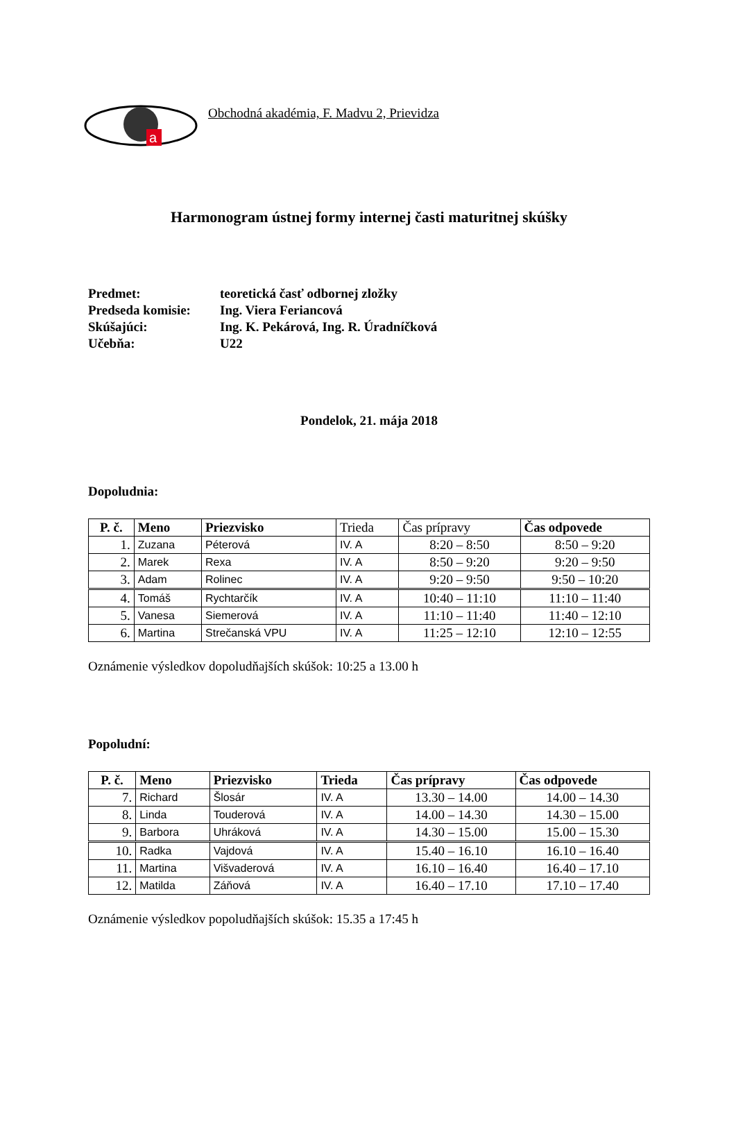a
Obchodná akadémia, F. Madvu 2, Prievidza
Harmonogram ústnej formy internej časti maturitnej skúšky
Predmet: teoretická časť odbornej zložky
Predseda komisie: Ing. Viera Feriancová
Skúšajúci: Ing. K. Pekárová, Ing. R. Úradníčková
Učebňa: U22
Pondelok, 21. mája 2018
Dopoludnia:
| P. č. | Meno | Priezvisko | Trieda | Čas prípravy | Čas odpovede |
| --- | --- | --- | --- | --- | --- |
| 1. | Zuzana | Péterová | IV. A | 8:20 – 8:50 | 8:50 – 9:20 |
| 2. | Marek | Rexa | IV. A | 8:50 – 9:20 | 9:20 – 9:50 |
| 3. | Adam | Rolinec | IV. A | 9:20 – 9:50 | 9:50 – 10:20 |
| 4. | Tomáš | Rychtarčík | IV. A | 10:40 – 11:10 | 11:10 – 11:40 |
| 5. | Vanesa | Siemerová | IV. A | 11:10 – 11:40 | 11:40 – 12:10 |
| 6. | Martina | Strečanská VPU | IV. A | 11:25 – 12:10 | 12:10 – 12:55 |
Oznámenie výsledkov dopoludňajších skúšok: 10:25 a 13.00 h
Popoludní:
| P. č. | Meno | Priezvisko | Trieda | Čas prípravy | Čas odpovede |
| --- | --- | --- | --- | --- | --- |
| 7. | Richard | Šlosár | IV. A | 13.30 – 14.00 | 14.00 – 14.30 |
| 8. | Linda | Touderová | IV. A | 14.00 – 14.30 | 14.30 – 15.00 |
| 9. | Barbora | Uhráková | IV. A | 14.30 – 15.00 | 15.00 – 15.30 |
| 10. | Radka | Vajdová | IV. A | 15.40 – 16.10 | 16.10 – 16.40 |
| 11. | Martina | Višvaderová | IV. A | 16.10 – 16.40 | 16.40 – 17.10 |
| 12. | Matilda | Záňová | IV. A | 16.40 – 17.10 | 17.10 – 17.40 |
Oznámenie výsledkov popoludňajších skúšok: 15.35 a 17:45 h